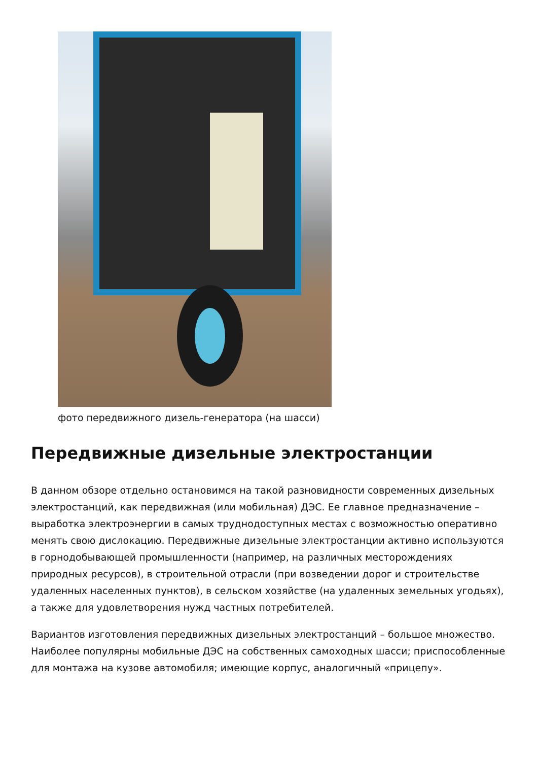фото передвижного дизель-генератора (на шасси)
Передвижные дизельные электростанции
В данном обзоре отдельно остановимся на такой разновидности современных дизельных электростанций, как передвижная (или мобильная) ДЭС. Ее главное предназначение – выработка электроэнергии в самых труднодоступных местах с возможностью оперативно менять свою дислокацию. Передвижные дизельные электростанции активно используются в горнодобывающей промышленности (например, на различных месторождениях природных ресурсов), в строительной отрасли (при возведении дорог и строительстве удаленных населенных пунктов), в сельском хозяйстве (на удаленных земельных угодьях), а также для удовлетворения нужд частных потребителей.
Вариантов изготовления передвижных дизельных электростанций – большое множество. Наиболее популярны мобильные ДЭС на собственных самоходных шасси; приспособленные для монтажа на кузове автомобиля; имеющие корпус, аналогичный «прицепу».